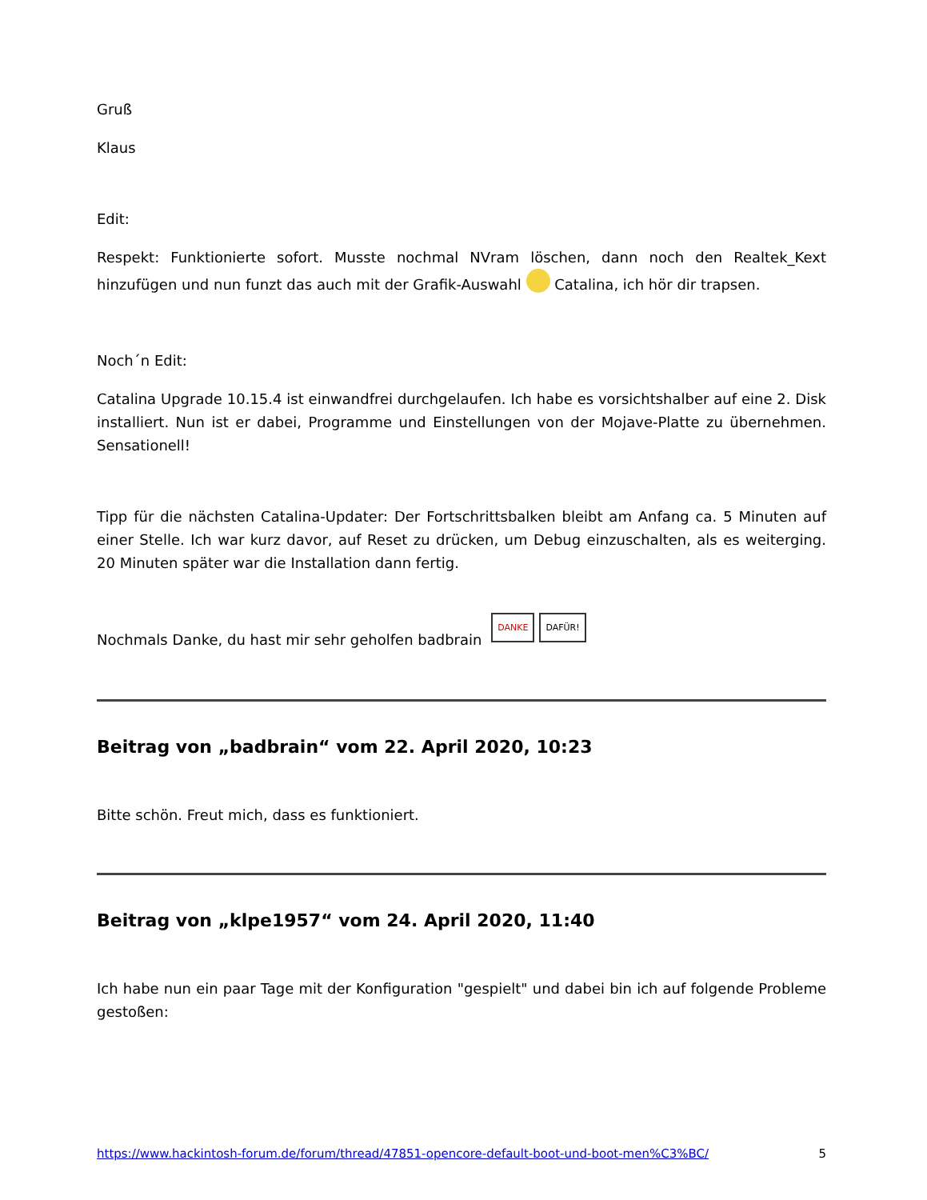Gruß
Klaus
Edit:
Respekt: Funktionierte sofort. Musste nochmal NVram löschen, dann noch den Realtek_Kext hinzufügen und nun funzt das auch mit der Grafik-Auswahl Catalina, ich hör dir trapsen.
Noch´n Edit:
Catalina Upgrade 10.15.4 ist einwandfrei durchgelaufen. Ich habe es vorsichtshalber auf eine 2. Disk installiert. Nun ist er dabei, Programme und Einstellungen von der Mojave-Platte zu übernehmen. Sensationell!
Tipp für die nächsten Catalina-Updater: Der Fortschrittsbalken bleibt am Anfang ca. 5 Minuten auf einer Stelle. Ich war kurz davor, auf Reset zu drücken, um Debug einzuschalten, als es weiterging. 20 Minuten später war die Installation dann fertig.
Nochmals Danke, du hast mir sehr geholfen badbrain DANKE DAFÜR!
Beitrag von „badbrain“ vom 22. April 2020, 10:23
Bitte schön. Freut mich, dass es funktioniert.
Beitrag von „klpe1957“ vom 24. April 2020, 11:40
Ich habe nun ein paar Tage mit der Konfiguration "gespielt" und dabei bin ich auf folgende Probleme gestoßen:
https://www.hackintosh-forum.de/forum/thread/47851-opencore-default-boot-und-boot-men%C3%BC/ 5